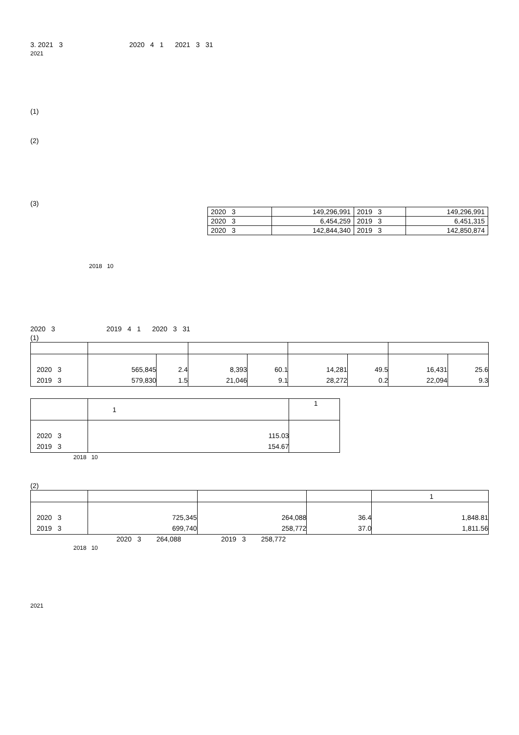3. 2021 3 2020 4 1 2021 3 31
2021
(1)
(2)
(3)
2018 10
| 2020 3 | 149,296,991 | 2019 3 | 149,296,991 |
| 2020 3 | 6,454,259 | 2019 3 | 6,451,315 |
| 2020 3 | 142,844,340 | 2019 3 | 142,850,874 |
2020 3 2019 4 1 2020 3 31
(1)
| 2020 3 2019 3 | 565,845 579,830 | 2.4 1.5 | 8,393 21,046 | 60.1 9.1 | 14,281 28,272 | 49.5 0.2 | 16,431 22,094 | 25.6 9.3 |
| | 1 | 1 |
| 2020 3 2019 3 | 115.03 154.67 | |
2018 10
(2)
| | | | | 1 |
| 2020 3 2019 3 | 725,345 699,740 | 264,088 258,772 | 36.4 37.0 | 1,848.81 1,811.56 |
2020 3 264,088 2019 3 258,772
2018 10
2021